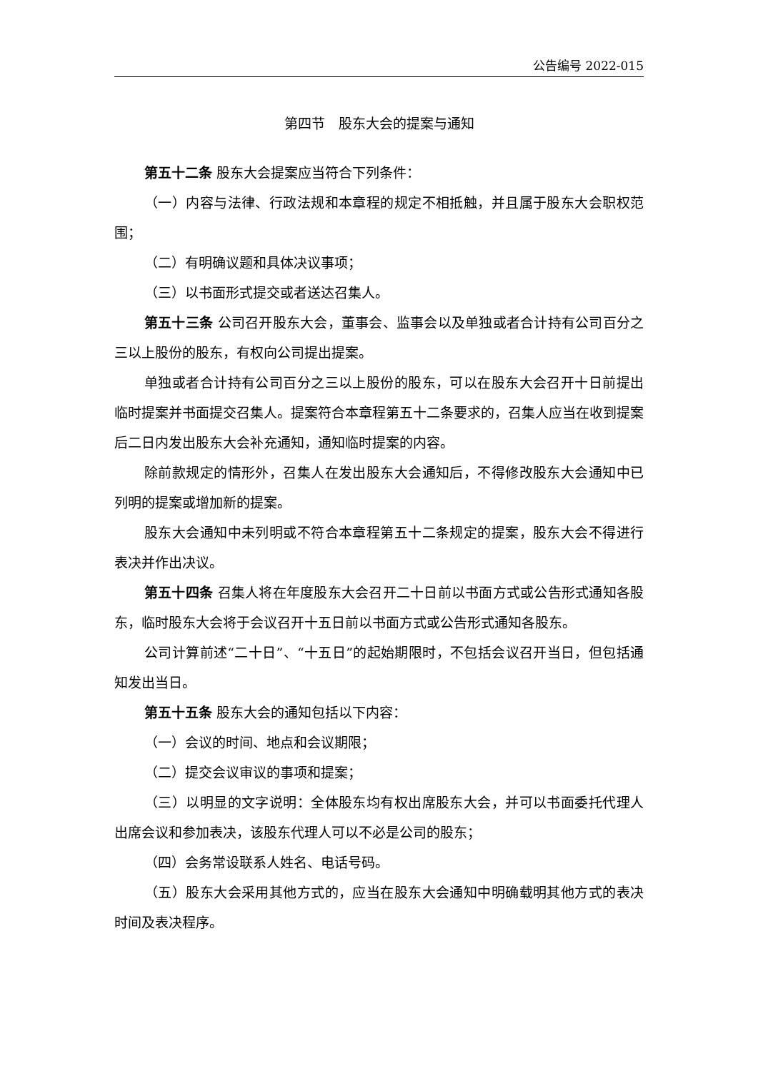公告编号 2022-015
第四节　股东大会的提案与通知
第五十二条 股东大会提案应当符合下列条件：
（一）内容与法律、行政法规和本章程的规定不相抵触，并且属于股东大会职权范围；
（二）有明确议题和具体决议事项；
（三）以书面形式提交或者送达召集人。
第五十三条 公司召开股东大会，董事会、监事会以及单独或者合计持有公司百分之三以上股份的股东，有权向公司提出提案。
单独或者合计持有公司百分之三以上股份的股东，可以在股东大会召开十日前提出临时提案并书面提交召集人。提案符合本章程第五十二条要求的，召集人应当在收到提案后二日内发出股东大会补充通知，通知临时提案的内容。
除前款规定的情形外，召集人在发出股东大会通知后，不得修改股东大会通知中已列明的提案或增加新的提案。
股东大会通知中未列明或不符合本章程第五十二条规定的提案，股东大会不得进行表决并作出决议。
第五十四条 召集人将在年度股东大会召开二十日前以书面方式或公告形式通知各股东，临时股东大会将于会议召开十五日前以书面方式或公告形式通知各股东。
公司计算前述“二十日”、“十五日”的起始期限时，不包括会议召开当日，但包括通知发出当日。
第五十五条 股东大会的通知包括以下内容：
（一）会议的时间、地点和会议期限；
（二）提交会议审议的事项和提案；
（三）以明显的文字说明：全体股东均有权出席股东大会，并可以书面委托代理人出席会议和参加表决，该股东代理人可以不必是公司的股东；
（四）会务常设联系人姓名、电话号码。
（五）股东大会采用其他方式的，应当在股东大会通知中明确载明其他方式的表决时间及表决程序。